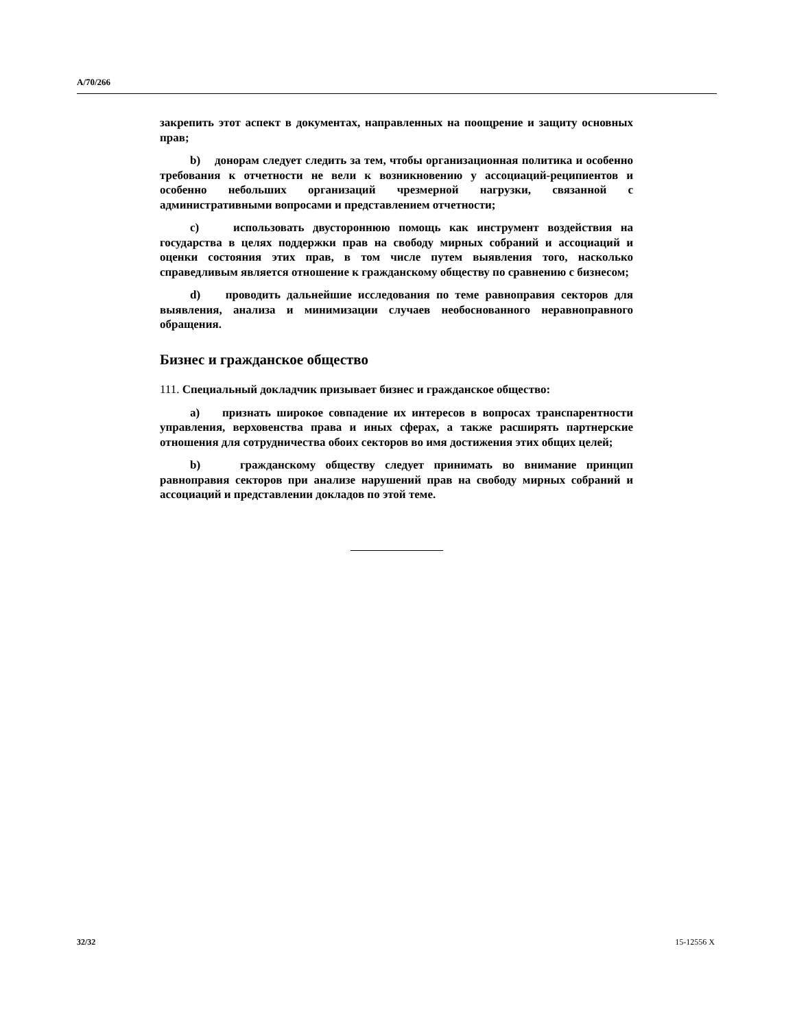A/70/266
закрепить этот аспект в документах, направленных на поощрение и защиту основных прав;
b) донорам следует следить за тем, чтобы организационная политика и особенно требования к отчетности не вели к возникновению у ассоциаций-реципиентов и особенно небольших организаций чрезмерной нагрузки, связанной с административными вопросами и представлением отчетности;
c) использовать двустороннюю помощь как инструмент воздействия на государства в целях поддержки прав на свободу мирных собраний и ассоциаций и оценки состояния этих прав, в том числе путем выявления того, насколько справедливым является отношение к гражданскому обществу по сравнению с бизнесом;
d) проводить дальнейшие исследования по теме равноправия секторов для выявления, анализа и минимизации случаев необоснованного неравноправного обращения.
Бизнес и гражданское общество
111. Специальный докладчик призывает бизнес и гражданское общество:
a) признать широкое совпадение их интересов в вопросах транспарентности управления, верховенства права и иных сферах, а также расширять партнерские отношения для сотрудничества обоих секторов во имя достижения этих общих целей;
b) гражданскому обществу следует принимать во внимание принцип равноправия секторов при анализе нарушений прав на свободу мирных собраний и ассоциаций и представлении докладов по этой теме.
32/32 15-12556 X